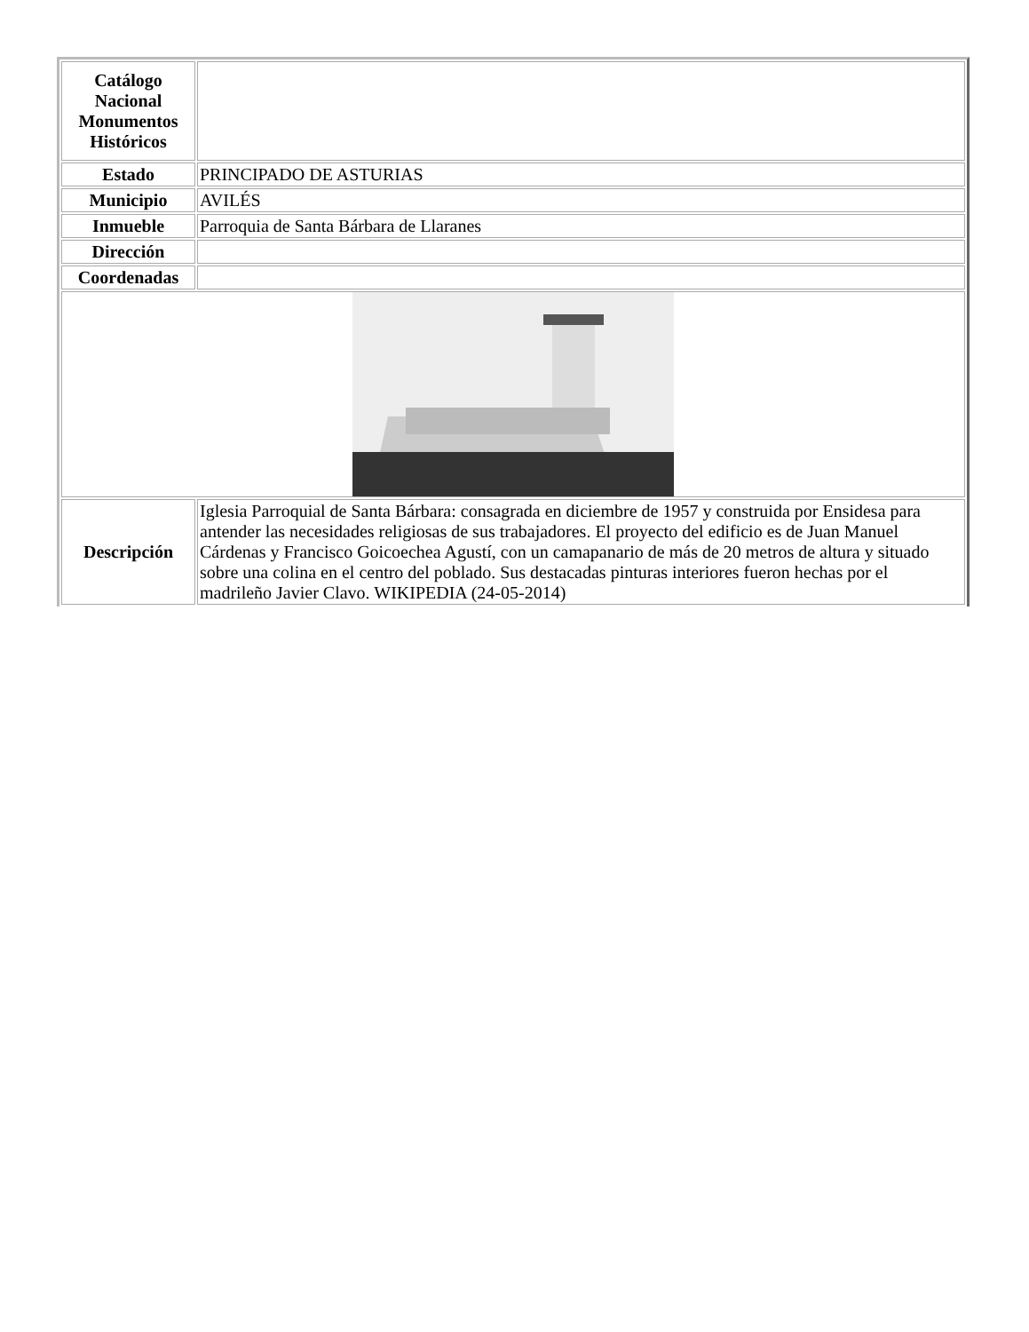| Catálogo Nacional Monumentos Históricos | |
| Estado | PRINCIPADO DE ASTURIAS |
| Municipio | AVILÉS |
| Inmueble | Parroquia de Santa Bárbara de Llaranes |
| Dirección | |
| Coordenadas | |
| Descripción | Iglesia Parroquial de Santa Bárbara: consagrada en diciembre de 1957 y construida por Ensidesa para antender las necesidades religiosas de sus trabajadores. El proyecto del edificio es de Juan Manuel Cárdenas y Francisco Goicoechea Agustí, con un camapanario de más de 20 metros de altura y situado sobre una colina en el centro del poblado. Sus destacadas pinturas interiores fueron hechas por el madrileño Javier Clavo. WIKIPEDIA (24-05-2014) |